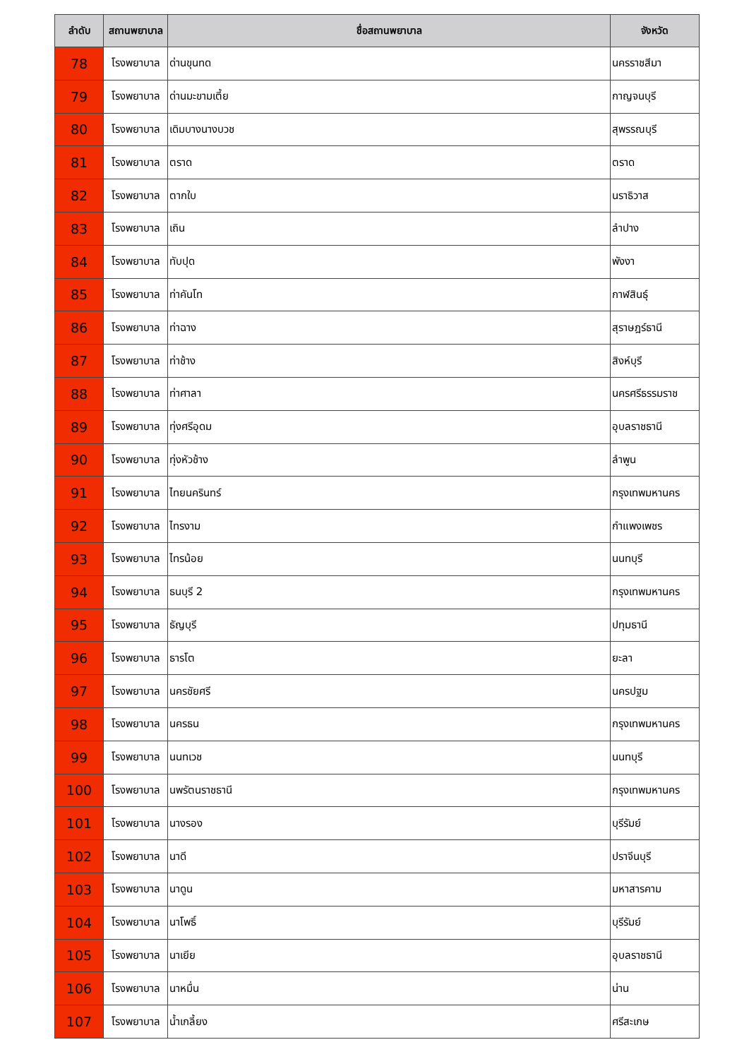| ลำดับ | สถานพยาบาล | ชื่อสถานพยาบาล | จังหวัด |
| --- | --- | --- | --- |
| 78 | โรงพยาบาล | ด่านขุนทด | นครราชสีมา |
| 79 | โรงพยาบาล | ด่านมะขามเตี้ย | กาญจนบุรี |
| 80 | โรงพยาบาล | เดิมบางนางบวช | สุพรรณบุรี |
| 81 | โรงพยาบาล | ตราด | ตราด |
| 82 | โรงพยาบาล | ตากใบ | นราธิวาส |
| 83 | โรงพยาบาล | เถิน | ลำปาง |
| 84 | โรงพยาบาล | ทับปุด | พังงา |
| 85 | โรงพยาบาล | ท่าคันโท | กาฬสินธุ์ |
| 86 | โรงพยาบาล | ท่าฉาง | สุราษฎร์ธานี |
| 87 | โรงพยาบาล | ท่าช้าง | สิงห์บุรี |
| 88 | โรงพยาบาล | ท่าศาลา | นครศรีธรรมราช |
| 89 | โรงพยาบาล | ทุ่งศรีอุดม | อุบลราชธานี |
| 90 | โรงพยาบาล | ทุ่งหัวช้าง | ลำพูน |
| 91 | โรงพยาบาล | ไทยนครินทร์ | กรุงเทพมหานคร |
| 92 | โรงพยาบาล | ไทรงาม | กำแพงเพชร |
| 93 | โรงพยาบาล | ไทรน้อย | นนทบุรี |
| 94 | โรงพยาบาล | ธนบุรี 2 | กรุงเทพมหานคร |
| 95 | โรงพยาบาล | ธัญบุรี | ปทุมธานี |
| 96 | โรงพยาบาล | ธารโต | ยะลา |
| 97 | โรงพยาบาล | นครชัยศรี | นครปฐม |
| 98 | โรงพยาบาล | นครธน | กรุงเทพมหานคร |
| 99 | โรงพยาบาล | นนทเวช | นนทบุรี |
| 100 | โรงพยาบาล | นพรัตนราชธานี | กรุงเทพมหานคร |
| 101 | โรงพยาบาล | นางรอง | บุรีรัมย์ |
| 102 | โรงพยาบาล | นาดี | ปราจีนบุรี |
| 103 | โรงพยาบาล | นาดูน | มหาสารคาม |
| 104 | โรงพยาบาล | นาโพธิ์ | บุรีรัมย์ |
| 105 | โรงพยาบาล | นาเยีย | อุบลราชธานี |
| 106 | โรงพยาบาล | นาหมื่น | น่าน |
| 107 | โรงพยาบาล | น้ำเกลี้ยง | ศรีสะเกษ |